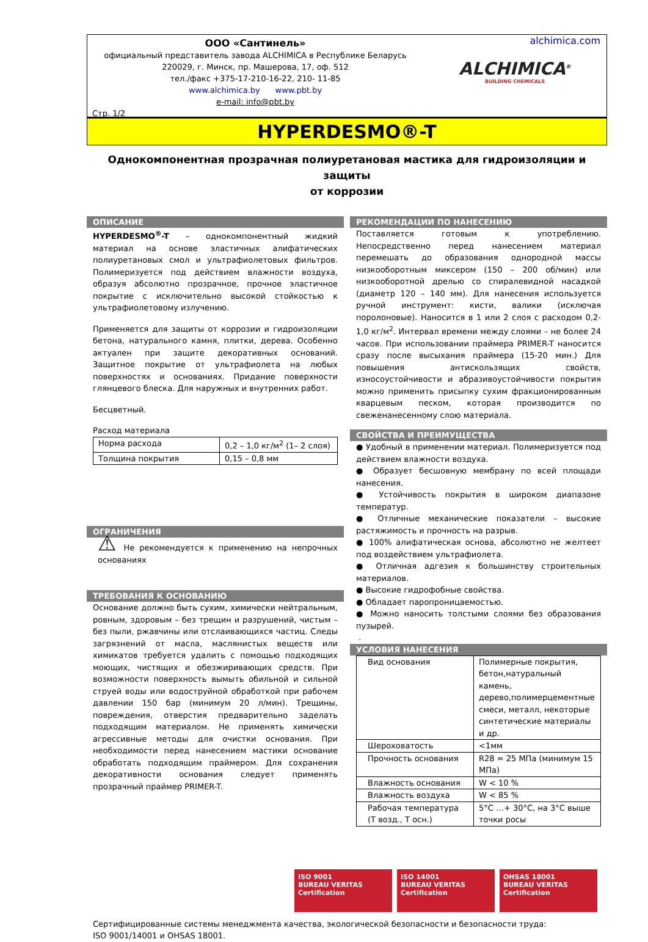ООО «Сантинель»
официальный представитель завода ALCHIMICA в Республике Беларусь
220029, г. Минск, пр. Машерова, 17, оф. 512
тел./факс +375-17-210-16-22, 210- 11-85
www.alchimica.by www.pbt.by
e-mail: info@pbt.by
Стр. 1/2
alchimica.com
ALCHIMICA<sup>®</sup>
BUILDING CHEMICALS
HYPERDESMO®-T
Однокомпонентная прозрачная полиуретановая мастика для гидроизоляции и защиты
от коррозии
ОПИСАНИЕ
HYPERDESMO<sup>®</sup>-T – однокомпонентный жидкий материал на основе эластичных алифатических полиуретановых смол и ультрафиолетовых фильтров. Полимеризуется под действием влажности воздуха, образуя абсолютно прозрачное, прочное эластичное покрытие с исключительно высокой стойкостью к ультрафиолетовому излучению.
Применяется для защиты от коррозии и гидроизоляции бетона, натурального камня, плитки, дерева. Особенно актуален при защите декоративных оснований. Защитное покрытие от ультрафиолета на любых поверхностях и основаниях. Придание поверхности глянцевого блеска. Для наружных и внутренних работ.
Бесцветный.
Расход материала
| Норма расхода | 0,2 – 1,0 кг/м<sup>2</sup> (1– 2 слоя) |
| Толщина покрытия | 0,15 – 0,8 мм |
ОГРАНИЧЕНИЯ
⚠ Не рекомендуется к применению на непрочных основаниях
ТРЕБОВАНИЯ К ОСНОВАНИЮ
Основание должно быть сухим, химически нейтральным, ровным, здоровым – без трещин и разрушений, чистым – без пыли, ржавчины или отслаивающихся частиц. Следы загрязнений от масла, маслянистых веществ или химикатов требуется удалить с помощью подходящих моющих, чистящих и обезжиривающих средств. При возможности поверхность вымыть обильной и сильной струей воды или водоструйной обработкой при рабочем давлении 150 бар (минимум 20 л/мин). Трещины, повреждения, отверстия предварительно заделать подходящим материалом. Не применять химически агрессивные методы для очистки основания. При необходимости перед нанесением мастики основание обработать подходящим праймером. Для сохранения декоративности основания следует применять прозрачный праймер PRIMER-T.
РЕКОМЕНДАЦИИ ПО НАНЕСЕНИЮ
Поставляется готовым к употреблению. Непосредственно перед нанесением материал перемешать до образования однородной массы низкооборотным миксером (150 – 200 об/мин) или низкооборотной дрелью со спиралевидной насадкой (диаметр 120 – 140 мм). Для нанесения используется ручной инструмент: кисти, валики (исключая поролоновые). Наносится в 1 или 2 слоя с расходом 0,2-1,0 кг/м<sup>2</sup>. Интервал времени между слоями – не более 24 часов. При использовании праймера PRIMER-T наносится сразу после высыхания праймера (15-20 мин.) Для повышения антискользящих свойств, износоустойчивости и абразивоустойчивости покрытия можно применить присыпку сухим фракционированным кварцевым песком, которая производится по свеженанесенному слою материала.
СВОЙСТВА И ПРЕИМУЩЕСТВА
● Удобный в применении материал. Полимеризуется под действием влажности воздуха.
● Образует бесшовную мембрану по всей площади нанесения.
● Устойчивость покрытия в широком диапазоне температур.
● Отличные механические показатели – высокие растяжимость и прочность на разрыв.
● 100% алифатическая основа, абсолютно не желтеет под воздействием ультрафиолета.
● Отличная адгезия к большинству строительных материалов.
● Высокие гидрофобные свойства.
● Обладает паропроницаемостью.
● Можно наносить толстыми слоями без образования пузырей.
.
УСЛОВИЯ НАНЕСЕНИЯ
| Вид основания | Полимерные покрытия, бетон,натуральный камень, дерево,полимерцементные смеси, металл, некоторые синтетические материалы и др. |
| Шероховатость | <1мм |
| Прочность основания | R28 = 25 МПа (минимум 15 МПа) |
| Влажность основания | W < 10 % |
| Влажность воздуха | W < 85 % |
| Рабочая температура (Т возд., Т осн.) | 5°С …+ 30°С, на 3°С выше точки росы |
ISO 9001
BUREAU VERITAS
Certification
ISO 14001
BUREAU VERITAS
Certification
OHSAS 18001
BUREAU VERITAS
Certification
Сертифицированные системы менеджмента качества, экологической безопасности и безопасности труда:
ISO 9001/14001 и OHSAS 18001.